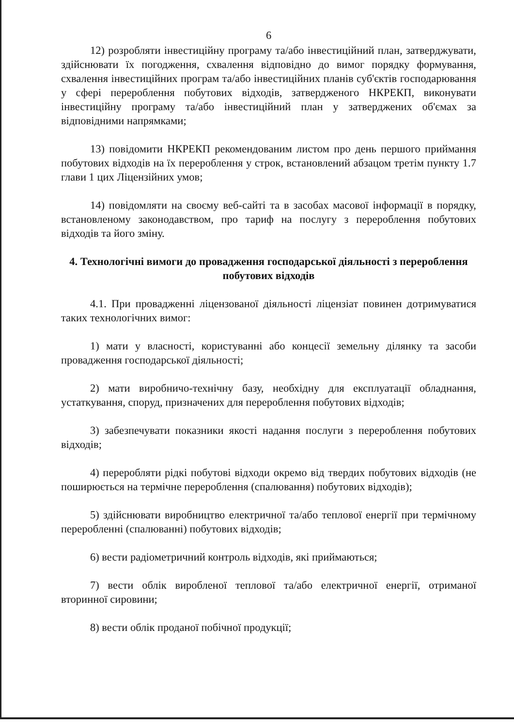6
12) розробляти інвестиційну програму та/або інвестиційний план, затверджувати, здійснювати їх погодження, схвалення відповідно до вимог порядку формування, схвалення інвестиційних програм та/або інвестиційних планів суб'єктів господарювання у сфері перероблення побутових відходів, затвердженого НКРЕКП, виконувати інвестиційну програму та/або інвестиційний план у затверджених об'ємах за відповідними напрямками;
13) повідомити НКРЕКП рекомендованим листом про день першого приймання побутових відходів на їх перероблення у строк, встановлений абзацом третім пункту 1.7 глави 1 цих Ліцензійних умов;
14) повідомляти на своєму веб-сайті та в засобах масової інформації в порядку, встановленому законодавством, про тариф на послугу з перероблення побутових відходів та його зміну.
4. Технологічні вимоги до провадження господарської діяльності з перероблення побутових відходів
4.1. При провадженні ліцензованої діяльності ліцензіат повинен дотримуватися таких технологічних вимог:
1) мати у власності, користуванні або концесії земельну ділянку та засоби провадження господарської діяльності;
2) мати виробничо-технічну базу, необхідну для експлуатації обладнання, устаткування, споруд, призначених для перероблення побутових відходів;
3) забезпечувати показники якості надання послуги з перероблення побутових відходів;
4) переробляти рідкі побутові відходи окремо від твердих побутових відходів (не поширюється на термічне перероблення (спалювання) побутових відходів);
5) здійснювати виробництво електричної та/або теплової енергії при термічному переробленні (спалюванні) побутових відходів;
6) вести радіометричний контроль відходів, які приймаються;
7) вести облік виробленої теплової та/або електричної енергії, отриманої вторинної сировини;
8) вести облік проданої побічної продукції;